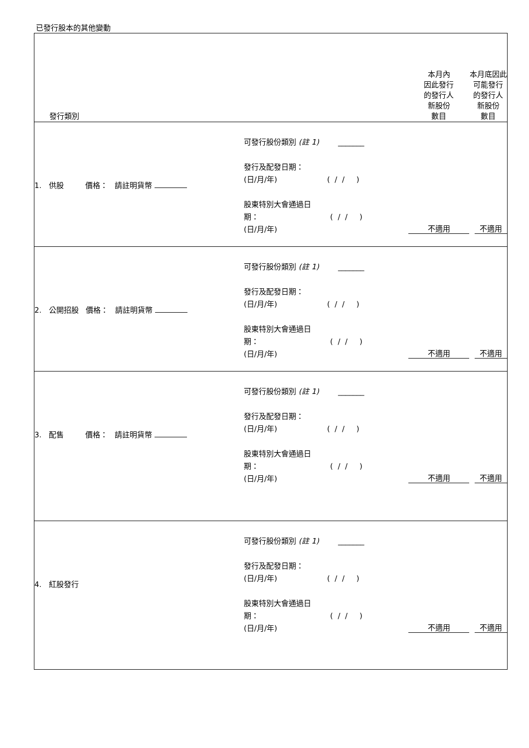已發行股本的其他變動
| 發行類別 | | 本月內 因此發行 的發行人 新股份 數目 | 本月底因此 可能發行 的發行人 新股份 數目 |
| 1. 供股 價格： 請註明貨幣 | 可發行股份類別 (註 1) _______ 發行及配發日期： (日/月/年) ( / / ) 股東特別大會通過日 期： ( / / ) (日/月/年) | 不適用 | 不適用 |
| 2. 公開招股 價格： 請註明貨幣 | 可發行股份類別 (註 1) _______ 發行及配發日期： (日/月/年) ( / / ) 股東特別大會通過日 期： ( / / ) (日/月/年) | 不適用 | 不適用 |
| 3. 配售 價格： 請註明貨幣 | 可發行股份類別 (註 1) _______ 發行及配發日期： (日/月/年) ( / / ) 股東特別大會通過日 期： ( / / ) (日/月/年) | 不適用 | 不適用 |
| 4. 紅股發行 | 可發行股份類別 (註 1) _______ 發行及配發日期： (日/月/年) ( / / ) 股東特別大會通過日 期： ( / / ) (日/月/年) | 不適用 | 不適用 |